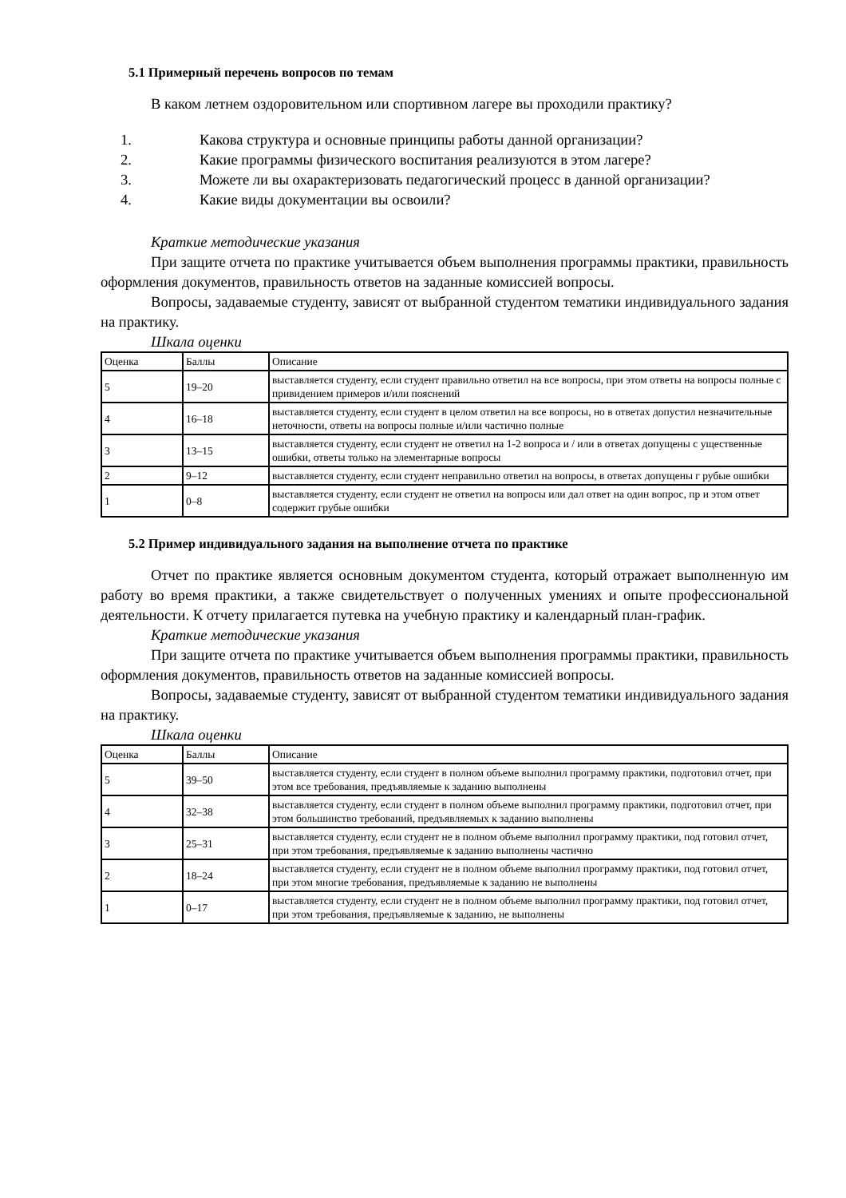5.1 Примерный перечень вопросов по темам
В каком летнем оздоровительном или спортивном лагере вы проходили практику?
1. Какова структура и основные принципы работы данной организации?
2. Какие программы физического воспитания реализуются в этом лагере?
3. Можете ли вы охарактеризовать педагогический процесс в данной организации?
4. Какие виды документации вы освоили?
Краткие методические указания
При защите отчета по практике учитывается объем выполнения программы практики, правильность оформления документов, правильность ответов на заданные комиссией вопросы.
Вопросы, задаваемые студенту, зависят от выбранной студентом тематики индивидуального задания на практику.
Шкала оценки
| Оценка | Баллы | Описание |
| 5 | 19–20 | выставляется студенту, если студент правильно ответил на все вопросы, при этом ответы на вопросы полные с привидением примеров и/или пояснений |
| 4 | 16–18 | выставляется студенту, если студент в целом ответил на все вопросы, но в ответах допустил незначительные неточности, ответы на вопросы полные и/или частично полные |
| 3 | 13–15 | выставляется студенту, если студент не ответил на 1-2 вопроса и / или в ответах допущены с ущественные ошибки, ответы только на элементарные вопросы |
| 2 | 9–12 | выставляется студенту, если студент неправильно ответил на вопросы, в ответах допущены г рубые ошибки |
| 1 | 0–8 | выставляется студенту, если студент не ответил на вопросы или дал ответ на один вопрос, пр и этом ответ содержит грубые ошибки |
5.2 Пример индивидуального задания на выполнение отчета по практике
Отчет по практике является основным документом студента, который отражает выполненную им работу во время практики, а также свидетельствует о полученных умениях и опыте профессиональной деятельности. К отчету прилагается путевка на учебную практику и календарный план-график.
Краткие методические указания
При защите отчета по практике учитывается объем выполнения программы практики, правильность оформления документов, правильность ответов на заданные комиссией вопросы.
Вопросы, задаваемые студенту, зависят от выбранной студентом тематики индивидуального задания на практику.
Шкала оценки
| Оценка | Баллы | Описание |
| 5 | 39–50 | выставляется студенту, если студент в полном объеме выполнил программу практики, подготовил отчет, при этом все требования, предъявляемые к заданию выполнены |
| 4 | 32–38 | выставляется студенту, если студент в полном объеме выполнил программу практики, подготовил отчет, при этом большинство требований, предъявляемых к заданию выполнены |
| 3 | 25–31 | выставляется студенту, если студент не в полном объеме выполнил программу практики, под готовил отчет, при этом требования, предъявляемые к заданию выполнены частично |
| 2 | 18–24 | выставляется студенту, если студент не в полном объеме выполнил программу практики, под готовил отчет, при этом многие требования, предъявляемые к заданию не выполнены |
| 1 | 0–17 | выставляется студенту, если студент не в полном объеме выполнил программу практики, под готовил отчет, при этом требования, предъявляемые к заданию, не выполнены |